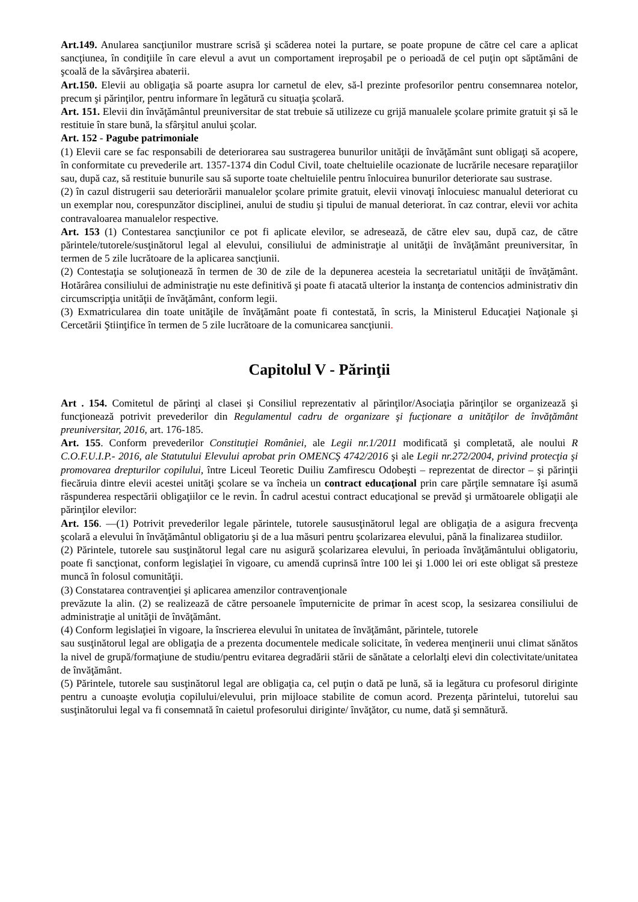Art.149. Anularea sancţiunilor mustrare scrisă şi scăderea notei la purtare, se poate propune de către cel care a aplicat sancţiunea, în condiţiile în care elevul a avut un comportament ireproşabil pe o perioadă de cel puţin opt săptămâni de şcoală de la săvârşirea abaterii.
Art.150. Elevii au obligaţia să poarte asupra lor carnetul de elev, să-l prezinte profesorilor pentru consemnarea notelor, precum şi părinţilor, pentru informare în legătură cu situaţia şcolară.
Art. 151. Elevii din învăţământul preuniversitar de stat trebuie să utilizeze cu grijă manualele şcolare primite gratuit şi să le restituie în stare bună, la sfârşitul anului şcolar.
Art. 152 - Pagube patrimoniale
(1) Elevii care se fac responsabili de deteriorarea sau sustragerea bunurilor unităţii de învăţământ sunt obligaţi să acopere, în conformitate cu prevederile art. 1357-1374 din Codul Civil, toate cheltuielile ocazionate de lucrările necesare reparaţiilor sau, după caz, să restituie bunurile sau să suporte toate cheltuielile pentru înlocuirea bunurilor deteriorate sau sustrase.
(2) în cazul distrugerii sau deteriorării manualelor şcolare primite gratuit, elevii vinovaţi înlocuiesc manualul deteriorat cu un exemplar nou, corespunzător disciplinei, anului de studiu şi tipului de manual deteriorat. în caz contrar, elevii vor achita contravaloarea manualelor respective.
Art. 153 (1) Contestarea sancţiunilor ce pot fi aplicate elevilor, se adresează, de către elev sau, după caz, de către părintele/tutorele/susţinătorul legal al elevului, consiliului de administraţie al unităţii de învăţământ preuniversitar, în termen de 5 zile lucrătoare de la aplicarea sancţiunii.
(2) Contestaţia se soluţionează în termen de 30 de zile de la depunerea acesteia la secretariatul unităţii de învăţământ. Hotărârea consiliului de administraţie nu este definitivă şi poate fi atacată ulterior la instanţa de contencios administrativ din circumscripţia unităţii de învăţământ, conform legii.
(3) Exmatricularea din toate unităţile de învăţământ poate fi contestată, în scris, la Ministerul Educaţiei Naţionale şi Cercetării Ştiinţifice în termen de 5 zile lucrătoare de la comunicarea sancţiunii.
Capitolul V - Părinţii
Art . 154. Comitetul de părinţi al clasei şi Consiliul reprezentativ al părinţilor/Asociaţia părinţilor se organizează şi funcţionează potrivit prevederilor din Regulamentul cadru de organizare şi fucţionare a unităţilor de învăţământ preuniversitar, 2016, art. 176-185.
Art. 155. Conform prevederilor Constituţiei României, ale Legii nr.1/2011 modificată şi completată, ale noului R C.O.F.U.I.P.- 2016, ale Statutului Elevului aprobat prin OMENCŞ 4742/2016 şi ale Legii nr.272/2004, privind protecţia şi promovarea drepturilor copilului, între Liceul Teoretic Duiliu Zamfirescu Odobeşti – reprezentat de director – şi părinţii fiecăruia dintre elevii acestei unităţi şcolare se va încheia un contract educaţional prin care părţile semnatare îşi asumă răspunderea respectării obligaţiilor ce le revin. În cadrul acestui contract educaţional se prevăd şi următoarele obligaţii ale părinţilor elevilor:
Art. 156. —(1) Potrivit prevederilor legale părintele, tutorele saususţinătorul legal are obligaţia de a asigura frecvenţa şcolară a elevului în învăţământul obligatoriu şi de a lua măsuri pentru şcolarizarea elevului, până la finalizarea studiilor.
(2) Părintele, tutorele sau susţinătorul legal care nu asigură şcolarizarea elevului, în perioada învăţământului obligatoriu, poate fi sancţionat, conform legislaţiei în vigoare, cu amendă cuprinsă între 100 lei şi 1.000 lei ori este obligat să presteze muncă în folosul comunităţii.
(3) Constatarea contravenţiei şi aplicarea amenzilor contravenţionale
prevăzute la alin. (2) se realizează de către persoanele împuternicite de primar în acest scop, la sesizarea consiliului de administraţie al unităţii de învăţământ.
(4) Conform legislaţiei în vigoare, la înscrierea elevului în unitatea de învăţământ, părintele, tutorele
sau susţinătorul legal are obligaţia de a prezenta documentele medicale solicitate, în vederea menţinerii unui climat sănătos la nivel de grupă/formaţiune de studiu/pentru evitarea degradării stării de sănătate a celorlalţi elevi din colectivitate/unitatea de învăţământ.
(5) Părintele, tutorele sau susţinătorul legal are obligaţia ca, cel puţin o dată pe lună, să ia legătura cu profesorul diriginte pentru a cunoaşte evoluţia copilului/elevului, prin mijloace stabilite de comun acord. Prezenţa părintelui, tutorelui sau susţinătorului legal va fi consemnată în caietul profesorului diriginte/ învăţător, cu nume, dată şi semnătură.